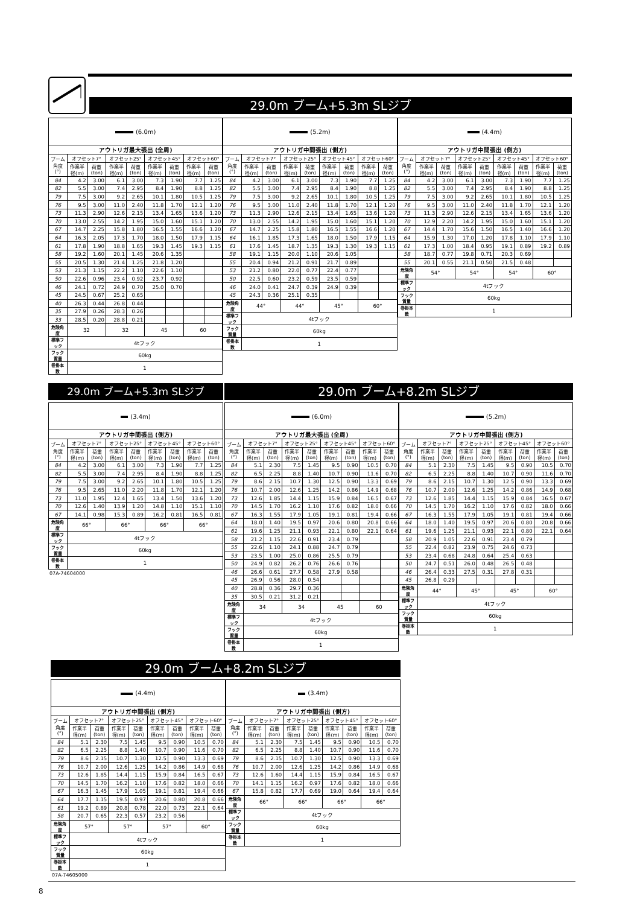29.0m ブーム+5.3m SLジブ
| (6.0m) | | | | | | | | |
| アウトリガ最大張出 (全周) | | | | | | | | |
| ブーム角度(°) | オフセット7° | | オフセット25° | | オフセット45° | | オフセット60° | |
| | 作業半径(m) | 荷重(ton) | 作業半径(m) | 荷重(ton) | 作業半径(m) | 荷重(ton) | 作業半径(m) | 荷重(ton) |
| 84 | 4.2 | 3.00 | 6.1 | 3.00 | 7.3 | 1.90 | 7.7 | 1.25 |
| 82 | 5.5 | 3.00 | 7.4 | 2.95 | 8.4 | 1.90 | 8.8 | 1.25 |
| 79 | 7.5 | 3.00 | 9.2 | 2.65 | 10.1 | 1.80 | 10.5 | 1.25 |
| 76 | 9.5 | 3.00 | 11.0 | 2.40 | 11.8 | 1.70 | 12.1 | 1.20 |
| 73 | 11.3 | 2.90 | 12.6 | 2.15 | 13.4 | 1.65 | 13.6 | 1.20 |
| 70 | 13.0 | 2.55 | 14.2 | 1.95 | 15.0 | 1.60 | 15.1 | 1.20 |
| 67 | 14.7 | 2.25 | 15.8 | 1.80 | 16.5 | 1.55 | 16.6 | 1.20 |
| 64 | 16.3 | 2.05 | 17.3 | 1.70 | 18.0 | 1.50 | 17.9 | 1.15 |
| 61 | 17.8 | 1.90 | 18.8 | 1.65 | 19.3 | 1.45 | 19.3 | 1.15 |
| 58 | 19.2 | 1.60 | 20.1 | 1.45 | 20.6 | 1.35 | | |
| 55 | 20.5 | 1.30 | 21.4 | 1.25 | 21.8 | 1.20 | | |
| 53 | 21.3 | 1.15 | 22.2 | 1.10 | 22.6 | 1.10 | | |
| 50 | 22.6 | 0.96 | 23.4 | 0.92 | 23.7 | 0.92 | | |
| 46 | 24.1 | 0.72 | 24.9 | 0.70 | 25.0 | 0.70 | | |
| 45 | 24.5 | 0.67 | 25.2 | 0.65 | | | | |
| 40 | 26.3 | 0.44 | 26.8 | 0.44 | | | | |
| 35 | 27.9 | 0.26 | 28.3 | 0.26 | | | | |
| 33 | 28.5 | 0.20 | 28.8 | 0.21 | | | | |
| 危険角度 | 32 | | 32 | | 45 | | 60 | |
| 標準フック | 4tフック | | | | | | | |
| フック質量 | 60kg | | | | | | | |
| 巻掛本数 | 1 | | | | | | | |
| (5.2m) | | | | | | | | |
| アウトリガ中間張出 (側方) | | | | | | | | |
| ブーム角度(°) | オフセット7° | | オフセット25° | | オフセット45° | | オフセット60° | |
| | 作業半径(m) | 荷重(ton) | 作業半径(m) | 荷重(ton) | 作業半径(m) | 荷重(ton) | 作業半径(m) | 荷重(ton) |
| 84 | 4.2 | 3.00 | 6.1 | 3.00 | 7.3 | 1.90 | 7.7 | 1.25 |
| 82 | 5.5 | 3.00 | 7.4 | 2.95 | 8.4 | 1.90 | 8.8 | 1.25 |
| 79 | 7.5 | 3.00 | 9.2 | 2.65 | 10.1 | 1.80 | 10.5 | 1.25 |
| 76 | 9.5 | 3.00 | 11.0 | 2.40 | 11.8 | 1.70 | 12.1 | 1.20 |
| 73 | 11.3 | 2.90 | 12.6 | 2.15 | 13.4 | 1.65 | 13.6 | 1.20 |
| 70 | 13.0 | 2.55 | 14.2 | 1.95 | 15.0 | 1.60 | 15.1 | 1.20 |
| 67 | 14.7 | 2.25 | 15.8 | 1.80 | 16.5 | 1.55 | 16.6 | 1.20 |
| 64 | 16.1 | 1.85 | 17.3 | 1.65 | 18.0 | 1.50 | 17.9 | 1.15 |
| 61 | 17.6 | 1.45 | 18.7 | 1.35 | 19.3 | 1.30 | 19.3 | 1.15 |
| 58 | 19.1 | 1.15 | 20.0 | 1.10 | 20.6 | 1.05 | | |
| 55 | 20.4 | 0.94 | 21.2 | 0.91 | 21.7 | 0.89 | | |
| 53 | 21.2 | 0.80 | 22.0 | 0.77 | 22.4 | 0.77 | | |
| 50 | 22.5 | 0.60 | 23.2 | 0.59 | 23.5 | 0.59 | | |
| 46 | 24.0 | 0.41 | 24.7 | 0.39 | 24.9 | 0.39 | | |
| 45 | 24.3 | 0.36 | 25.1 | 0.35 | | | | |
| 危険角度 | 44° | | 44° | | 45° | | 60° | |
| 標準フック | 4tフック | | | | | | | |
| フック質量 | 60kg | | | | | | | |
| 巻掛本数 | 1 | | | | | | | |
| (4.4m) | | | | | | | | |
| アウトリガ中間張出 (側方) | | | | | | | | |
| ブーム角度(°) | オフセット7° | | オフセット25° | | オフセット45° | | オフセット60° | |
| | 作業半径(m) | 荷重(ton) | 作業半径(m) | 荷重(ton) | 作業半径(m) | 荷重(ton) | 作業半径(m) | 荷重(ton) |
| 84 | 4.2 | 3.00 | 6.1 | 3.00 | 7.3 | 1.90 | 7.7 | 1.25 |
| 82 | 5.5 | 3.00 | 7.4 | 2.95 | 8.4 | 1.90 | 8.8 | 1.25 |
| 79 | 7.5 | 3.00 | 9.2 | 2.65 | 10.1 | 1.80 | 10.5 | 1.25 |
| 76 | 9.5 | 3.00 | 11.0 | 2.40 | 11.8 | 1.70 | 12.1 | 1.20 |
| 73 | 11.3 | 2.90 | 12.6 | 2.15 | 13.4 | 1.65 | 13.6 | 1.20 |
| 70 | 12.9 | 2.20 | 14.2 | 1.95 | 15.0 | 1.60 | 15.1 | 1.20 |
| 67 | 14.4 | 1.70 | 15.6 | 1.50 | 16.5 | 1.40 | 16.6 | 1.20 |
| 64 | 15.9 | 1.30 | 17.0 | 1.20 | 17.8 | 1.10 | 17.9 | 1.10 |
| 61 | 17.3 | 1.00 | 18.4 | 0.95 | 19.1 | 0.89 | 19.2 | 0.89 |
| 58 | 18.7 | 0.77 | 19.8 | 0.71 | 20.3 | 0.69 | | |
| 55 | 20.1 | 0.55 | 21.1 | 0.50 | 21.5 | 0.48 | | |
| 危険角度 | 54° | | 54° | | 54° | | 60° | |
| 標準フック | 4tフック | | | | | | | |
| フック質量 | 60kg | | | | | | | |
| 巻掛本数 | 1 | | | | | | | |
29.0m ブーム+5.3m SLジブ
| (3.4m) | | | | | | | | |
| アウトリガ中間張出 (側方) | | | | | | | | |
| ブーム角度(°) | オフセット7° | | オフセット25° | | オフセット45° | | オフセット60° | |
| | 作業半径(m) | 荷重(ton) | 作業半径(m) | 荷重(ton) | 作業半径(m) | 荷重(ton) | 作業半径(m) | 荷重(ton) |
| 84 | 4.2 | 3.00 | 6.1 | 3.00 | 7.3 | 1.90 | 7.7 | 1.25 |
| 82 | 5.5 | 3.00 | 7.4 | 2.95 | 8.4 | 1.90 | 8.8 | 1.25 |
| 79 | 7.5 | 3.00 | 9.2 | 2.65 | 10.1 | 1.80 | 10.5 | 1.25 |
| 76 | 9.5 | 2.65 | 11.0 | 2.20 | 11.8 | 1.70 | 12.1 | 1.20 |
| 73 | 11.0 | 1.95 | 12.4 | 1.65 | 13.4 | 1.50 | 13.6 | 1.20 |
| 70 | 12.6 | 1.40 | 13.9 | 1.20 | 14.8 | 1.10 | 15.1 | 1.10 |
| 67 | 14.1 | 0.98 | 15.3 | 0.89 | 16.2 | 0.81 | 16.5 | 0.81 |
| 危険角度 | 66° | | 66° | | 66° | | 66° | |
| 標準フック | 4tフック | | | | | | | |
| フック質量 | 60kg | | | | | | | |
| 巻掛本数 | 1 | | | | | | | |
07A-74604000
29.0m ブーム+8.2m SLジブ
| (6.0m) | | | | | | | | |
| アウトリガ最大張出 (全周) | | | | | | | | |
| ブーム角度(°) | オフセット7° | | オフセット25° | | オフセット45° | | オフセット60° | |
| | 作業半径(m) | 荷重(ton) | 作業半径(m) | 荷重(ton) | 作業半径(m) | 荷重(ton) | 作業半径(m) | 荷重(ton) |
| 84 | 5.1 | 2.30 | 7.5 | 1.45 | 9.5 | 0.90 | 10.5 | 0.70 |
| 82 | 6.5 | 2.25 | 8.8 | 1.40 | 10.7 | 0.90 | 11.6 | 0.70 |
| 79 | 8.6 | 2.15 | 10.7 | 1.30 | 12.5 | 0.90 | 13.3 | 0.69 |
| 76 | 10.7 | 2.00 | 12.6 | 1.25 | 14.2 | 0.86 | 14.9 | 0.68 |
| 73 | 12.6 | 1.85 | 14.4 | 1.15 | 15.9 | 0.84 | 16.5 | 0.67 |
| 70 | 14.5 | 1.70 | 16.2 | 1.10 | 17.6 | 0.82 | 18.0 | 0.66 |
| 67 | 16.3 | 1.55 | 17.9 | 1.05 | 19.1 | 0.81 | 19.4 | 0.66 |
| 64 | 18.0 | 1.40 | 19.5 | 0.97 | 20.6 | 0.80 | 20.8 | 0.66 |
| 61 | 19.6 | 1.25 | 21.1 | 0.93 | 22.1 | 0.80 | 22.1 | 0.64 |
| 58 | 21.2 | 1.15 | 22.6 | 0.91 | 23.4 | 0.79 | | |
| 55 | 22.6 | 1.10 | 24.1 | 0.88 | 24.7 | 0.79 | | |
| 53 | 23.5 | 1.00 | 25.0 | 0.86 | 25.5 | 0.79 | | |
| 50 | 24.9 | 0.82 | 26.2 | 0.76 | 26.6 | 0.76 | | |
| 46 | 26.6 | 0.61 | 27.7 | 0.58 | 27.9 | 0.58 | | |
| 45 | 26.9 | 0.56 | 28.0 | 0.54 | | | | |
| 40 | 28.8 | 0.36 | 29.7 | 0.36 | | | | |
| 35 | 30.5 | 0.21 | 31.2 | 0.21 | | | | |
| 危険角度 | 34 | | 34 | | 45 | | 60 | |
| 標準フック | 4tフック | | | | | | | |
| フック質量 | 60kg | | | | | | | |
| 巻掛本数 | 1 | | | | | | | |
| (5.2m) | | | | | | | | |
| アウトリガ中間張出 (側方) | | | | | | | | |
| ブーム角度(°) | オフセット7° | | オフセット25° | | オフセット45° | | オフセット60° | |
| | 作業半径(m) | 荷重(ton) | 作業半径(m) | 荷重(ton) | 作業半径(m) | 荷重(ton) | 作業半径(m) | 荷重(ton) |
| 84 | 5.1 | 2.30 | 7.5 | 1.45 | 9.5 | 0.90 | 10.5 | 0.70 |
| 82 | 6.5 | 2.25 | 8.8 | 1.40 | 10.7 | 0.90 | 11.6 | 0.70 |
| 79 | 8.6 | 2.15 | 10.7 | 1.30 | 12.5 | 0.90 | 13.3 | 0.69 |
| 76 | 10.7 | 2.00 | 12.6 | 1.25 | 14.2 | 0.86 | 14.9 | 0.68 |
| 73 | 12.6 | 1.85 | 14.4 | 1.15 | 15.9 | 0.84 | 16.5 | 0.67 |
| 70 | 14.5 | 1.70 | 16.2 | 1.10 | 17.6 | 0.82 | 18.0 | 0.66 |
| 67 | 16.3 | 1.55 | 17.9 | 1.05 | 19.1 | 0.81 | 19.4 | 0.66 |
| 64 | 18.0 | 1.40 | 19.5 | 0.97 | 20.6 | 0.80 | 20.8 | 0.66 |
| 61 | 19.6 | 1.25 | 21.1 | 0.93 | 22.1 | 0.80 | 22.1 | 0.64 |
| 58 | 20.9 | 1.05 | 22.6 | 0.91 | 23.4 | 0.79 | | |
| 55 | 22.4 | 0.82 | 23.9 | 0.75 | 24.6 | 0.73 | | |
| 53 | 23.4 | 0.68 | 24.8 | 0.64 | 25.4 | 0.63 | | |
| 50 | 24.7 | 0.51 | 26.0 | 0.48 | 26.5 | 0.48 | | |
| 46 | 26.4 | 0.33 | 27.5 | 0.31 | 27.8 | 0.31 | | |
| 45 | 26.8 | 0.29 | | | | | | |
| 危険角度 | 44° | | 45° | | 45° | | 60° | |
| 標準フック | 4tフック | | | | | | | |
| フック質量 | 60kg | | | | | | | |
| 巻掛本数 | 1 | | | | | | | |
29.0m ブーム+8.2m SLジブ
| (4.4m) | | | | | | | | |
| アウトリガ中間張出 (側方) | | | | | | | | |
| ブーム角度(°) | オフセット7° | | オフセット25° | | オフセット45° | | オフセット60° | |
| | 作業半径(m) | 荷重(ton) | 作業半径(m) | 荷重(ton) | 作業半径(m) | 荷重(ton) | 作業半径(m) | 荷重(ton) |
| 84 | 5.1 | 2.30 | 7.5 | 1.45 | 9.5 | 0.90 | 10.5 | 0.70 |
| 82 | 6.5 | 2.25 | 8.8 | 1.40 | 10.7 | 0.90 | 11.6 | 0.70 |
| 79 | 8.6 | 2.15 | 10.7 | 1.30 | 12.5 | 0.90 | 13.3 | 0.69 |
| 76 | 10.7 | 2.00 | 12.6 | 1.25 | 14.2 | 0.86 | 14.9 | 0.68 |
| 73 | 12.6 | 1.85 | 14.4 | 1.15 | 15.9 | 0.84 | 16.5 | 0.67 |
| 70 | 14.5 | 1.70 | 16.2 | 1.10 | 17.6 | 0.82 | 18.0 | 0.66 |
| 67 | 16.3 | 1.45 | 17.9 | 1.05 | 19.1 | 0.81 | 19.4 | 0.66 |
| 64 | 17.7 | 1.15 | 19.5 | 0.97 | 20.6 | 0.80 | 20.8 | 0.66 |
| 61 | 19.2 | 0.89 | 20.8 | 0.78 | 22.0 | 0.73 | 22.1 | 0.64 |
| 58 | 20.7 | 0.65 | 22.3 | 0.57 | 23.2 | 0.56 | | |
| 危険角度 | 57° | | 57° | | 57° | | 60° | |
| 標準フック | 4tフック | | | | | | | |
| フック質量 | 60kg | | | | | | | |
| 巻掛本数 | 1 | | | | | | | |
| (3.4m) | | | | | | | | |
| アウトリガ中間張出 (側方) | | | | | | | | |
| ブーム角度(°) | オフセット7° | | オフセット25° | | オフセット45° | | オフセット60° | |
| | 作業半径(m) | 荷重(ton) | 作業半径(m) | 荷重(ton) | 作業半径(m) | 荷重(ton) | 作業半径(m) | 荷重(ton) |
| 84 | 5.1 | 2.30 | 7.5 | 1.45 | 9.5 | 0.90 | 10.5 | 0.70 |
| 82 | 6.5 | 2.25 | 8.8 | 1.40 | 10.7 | 0.90 | 11.6 | 0.70 |
| 79 | 8.6 | 2.15 | 10.7 | 1.30 | 12.5 | 0.90 | 13.3 | 0.69 |
| 76 | 10.7 | 2.00 | 12.6 | 1.25 | 14.2 | 0.86 | 14.9 | 0.68 |
| 73 | 12.6 | 1.60 | 14.4 | 1.15 | 15.9 | 0.84 | 16.5 | 0.67 |
| 70 | 14.1 | 1.15 | 16.2 | 0.97 | 17.6 | 0.82 | 18.0 | 0.66 |
| 67 | 15.8 | 0.82 | 17.7 | 0.69 | 19.0 | 0.64 | 19.4 | 0.64 |
| 危険角度 | 66° | | 66° | | 66° | | 66° | |
| 標準フック | 4tフック | | | | | | | |
| フック質量 | 60kg | | | | | | | |
| 巻掛本数 | 1 | | | | | | | |
07A-74605000
8